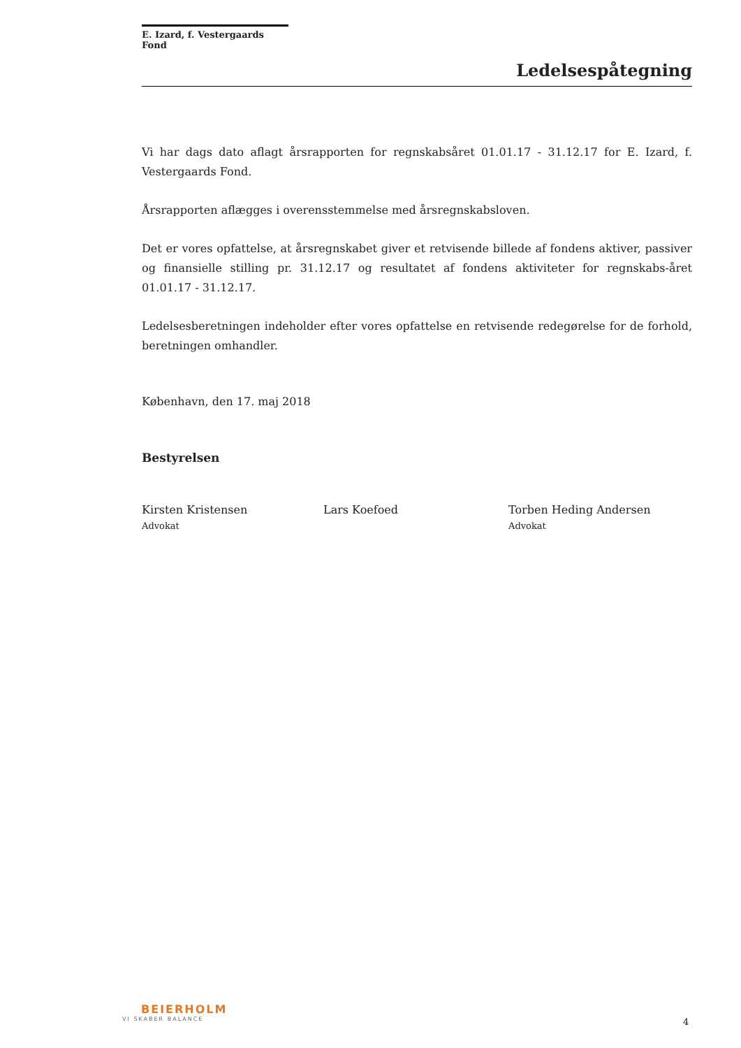E. Izard, f. Vestergaards Fond
Ledelsespåtegning
Vi har dags dato aflagt årsrapporten for regnskabsåret 01.01.17 - 31.12.17 for E. Izard, f. Vestergaards Fond.
Årsrapporten aflægges i overensstemmelse med årsregnskabsloven.
Det er vores opfattelse, at årsregnskabet giver et retvisende billede af fondens aktiver, passiver og finansielle stilling pr. 31.12.17 og resultatet af fondens aktiviteter for regnskabs-året 01.01.17 - 31.12.17.
Ledelsesberetningen indeholder efter vores opfattelse en retvisende redegørelse for de forhold, beretningen omhandler.
København, den 17. maj 2018
Bestyrelsen
Kirsten Kristensen
Advokat
Lars Koefoed Torben Heding Andersen
Advokat
BEIERHOLM
VI SKABER BALANCE
4